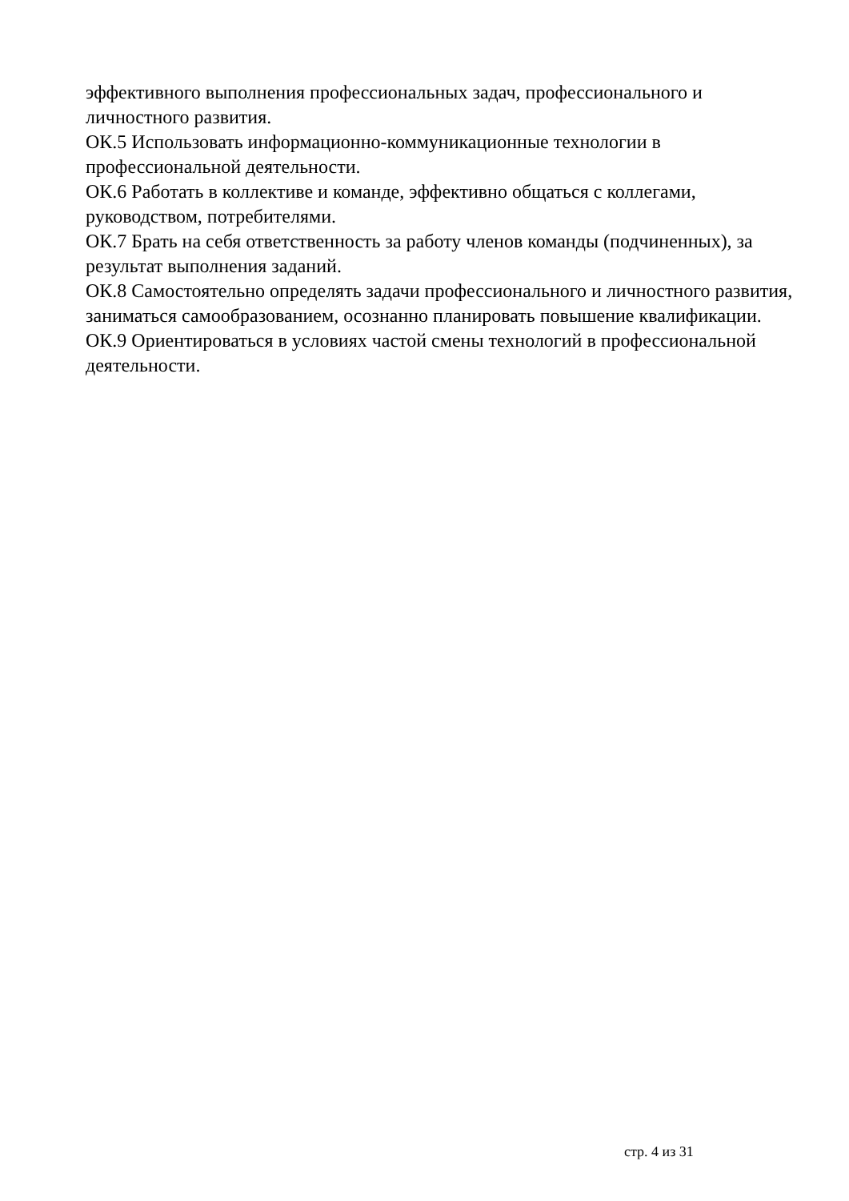эффективного выполнения профессиональных задач, профессионального и личностного развития.
ОК.5 Использовать информационно-коммуникационные технологии в профессиональной деятельности.
ОК.6 Работать в коллективе и команде, эффективно общаться с коллегами, руководством, потребителями.
ОК.7 Брать на себя ответственность за работу членов команды (подчиненных), за результат выполнения заданий.
ОК.8 Самостоятельно определять задачи профессионального и личностного развития, заниматься самообразованием, осознанно планировать повышение квалификации.
ОК.9 Ориентироваться в условиях частой смены технологий в профессиональной деятельности.
стр. 4 из 31